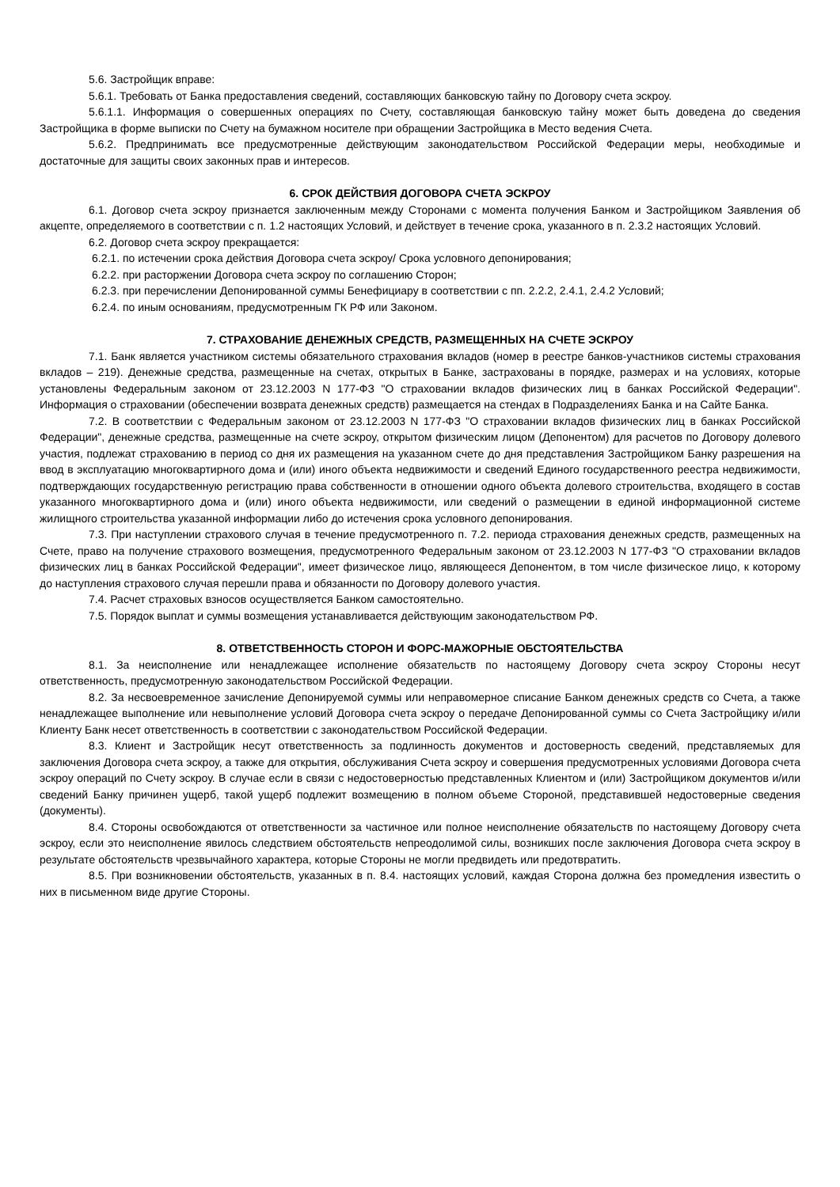5.6. Застройщик вправе:
5.6.1. Требовать от Банка предоставления сведений, составляющих банковскую тайну по Договору счета эскроу.
5.6.1.1. Информация о совершенных операциях по Счету, составляющая банковскую тайну может быть доведена до сведения Застройщика в форме выписки по Счету на бумажном носителе при обращении Застройщика в Место ведения Счета.
5.6.2. Предпринимать все предусмотренные действующим законодательством Российской Федерации меры, необходимые и достаточные для защиты своих законных прав и интересов.
6. СРОК ДЕЙСТВИЯ ДОГОВОРА СЧЕТА ЭСКРОУ
6.1. Договор счета эскроу признается заключенным между Сторонами с момента получения Банком и Застройщиком Заявления об акцепте, определяемого в соответствии с п. 1.2 настоящих Условий, и действует в течение срока, указанного в п. 2.3.2 настоящих Условий.
6.2. Договор счета эскроу прекращается:
6.2.1. по истечении срока действия Договора счета эскроу/ Срока условного депонирования;
6.2.2. при расторжении Договора счета эскроу по соглашению Сторон;
6.2.3. при перечислении Депонированной суммы Бенефициару в соответствии с пп. 2.2.2, 2.4.1, 2.4.2 Условий;
6.2.4. по иным основаниям, предусмотренным ГК РФ или Законом.
7. СТРАХОВАНИЕ ДЕНЕЖНЫХ СРЕДСТВ, РАЗМЕЩЕННЫХ НА СЧЕТЕ ЭСКРОУ
7.1. Банк является участником системы обязательного страхования вкладов (номер в реестре банков-участников системы страхования вкладов – 219). Денежные средства, размещенные на счетах, открытых в Банке, застрахованы в порядке, размерах и на условиях, которые установлены Федеральным законом от 23.12.2003 N 177-ФЗ "О страховании вкладов физических лиц в банках Российской Федерации". Информация о страховании (обеспечении возврата денежных средств) размещается на стендах в Подразделениях Банка и на Сайте Банка.
7.2. В соответствии с Федеральным законом от 23.12.2003 N 177-ФЗ "О страховании вкладов физических лиц в банках Российской Федерации", денежные средства, размещенные на счете эскроу, открытом физическим лицом (Депонентом) для расчетов по Договору долевого участия, подлежат страхованию в период со дня их размещения на указанном счете до дня представления Застройщиком Банку разрешения на ввод в эксплуатацию многоквартирного дома и (или) иного объекта недвижимости и сведений Единого государственного реестра недвижимости, подтверждающих государственную регистрацию права собственности в отношении одного объекта долевого строительства, входящего в состав указанного многоквартирного дома и (или) иного объекта недвижимости, или сведений о размещении в единой информационной системе жилищного строительства указанной информации либо до истечения срока условного депонирования.
7.3. При наступлении страхового случая в течение предусмотренного п. 7.2. периода страхования денежных средств, размещенных на Счете, право на получение страхового возмещения, предусмотренного Федеральным законом от 23.12.2003 N 177-ФЗ "О страховании вкладов физических лиц в банках Российской Федерации", имеет физическое лицо, являющееся Депонентом, в том числе физическое лицо, к которому до наступления страхового случая перешли права и обязанности по Договору долевого участия.
7.4. Расчет страховых взносов осуществляется Банком самостоятельно.
7.5. Порядок выплат и суммы возмещения устанавливается действующим законодательством РФ.
8. ОТВЕТСТВЕННОСТЬ СТОРОН И ФОРС-МАЖОРНЫЕ ОБСТОЯТЕЛЬСТВА
8.1. За неисполнение или ненадлежащее исполнение обязательств по настоящему Договору счета эскроу Стороны несут ответственность, предусмотренную законодательством Российской Федерации.
8.2. За несвоевременное зачисление Депонируемой суммы или неправомерное списание Банком денежных средств со Счета, а также ненадлежащее выполнение или невыполнение условий Договора счета эскроу о передаче Депонированной суммы со Счета Застройщику и/или Клиенту Банк несет ответственность в соответствии с законодательством Российской Федерации.
8.3. Клиент и Застройщик несут ответственность за подлинность документов и достоверность сведений, представляемых для заключения Договора счета эскроу, а также для открытия, обслуживания Счета эскроу и совершения предусмотренных условиями Договора счета эскроу операций по Счету эскроу. В случае если в связи с недостоверностью представленных Клиентом и (или) Застройщиком документов и/или сведений Банку причинен ущерб, такой ущерб подлежит возмещению в полном объеме Стороной, представившей недостоверные сведения (документы).
8.4. Стороны освобождаются от ответственности за частичное или полное неисполнение обязательств по настоящему Договору счета эскроу, если это неисполнение явилось следствием обстоятельств непреодолимой силы, возникших после заключения Договора счета эскроу в результате обстоятельств чрезвычайного характера, которые Стороны не могли предвидеть или предотвратить.
8.5. При возникновении обстоятельств, указанных в п. 8.4. настоящих условий, каждая Сторона должна без промедления известить о них в письменном виде другие Стороны.